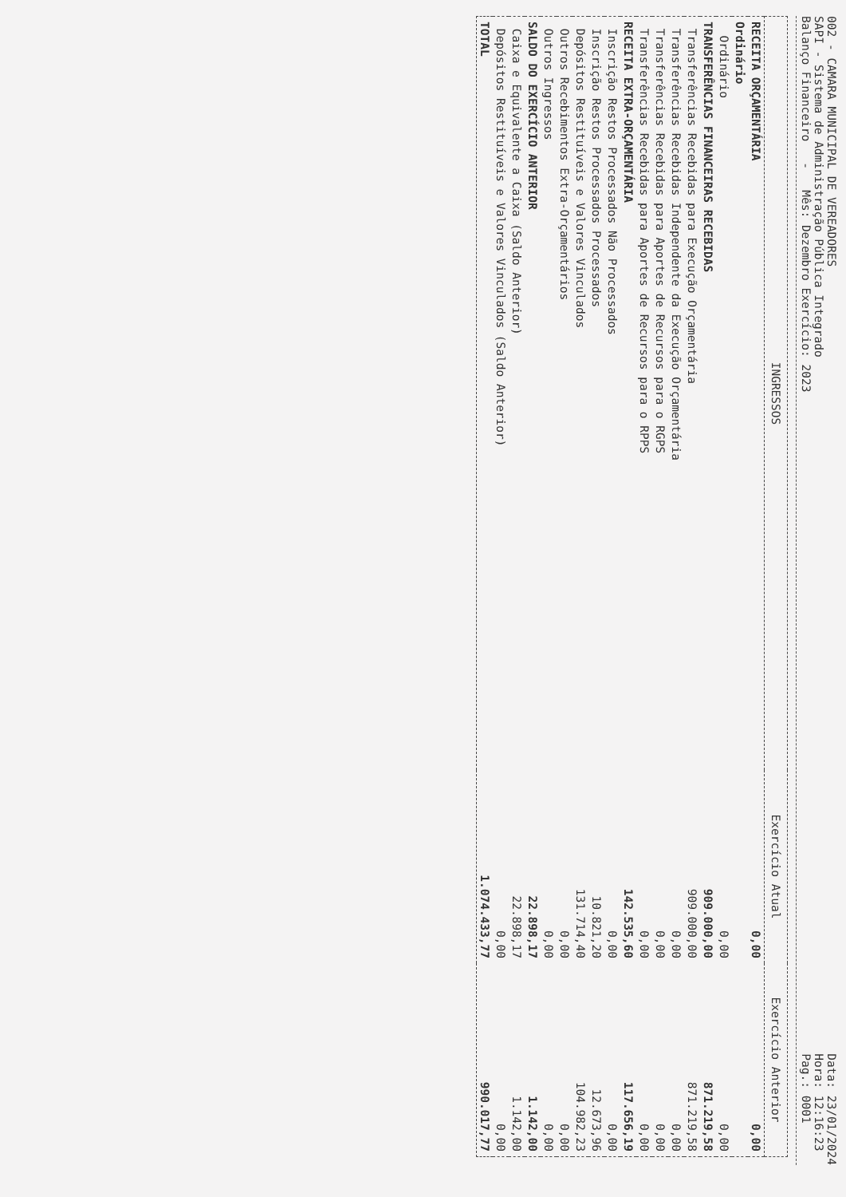002 - CAMARA MUNICIPAL DE VEREADORES
SAPI - Sistema de Administração Pública Integrado
Balanço Financeiro - Mês: Dezembro Exercício: 2023
Data: 23/01/2024
Hora: 12:16:23
Pag.: 0001
| INGRESSOS | Exercício Atual | Exercício Anterior |
| --- | --- | --- |
| RECEITA ORÇAMENTÁRIA | 0,00 | 0,00 |
| Ordinário | | |
| Ordinário | 0,00 | 0,00 |
| TRANSFERÊNCIAS FINANCEIRAS RECEBIDAS | 909.000,00 | 871.219,58 |
| Transferências Recebidas para Execução Orçamentária | 909.000,00 | 871.219,58 |
| Transferências Recebidas Independente da Execução Orçamentária | 0,00 | 0,00 |
| Transferências Recebidas para Aportes de Recursos para o RGPS | 0,00 | 0,00 |
| Transferências Recebidas para Aportes de Recursos para o RPPS | 0,00 | 0,00 |
| RECEITA EXTRA-ORÇAMENTÁRIA | 142.535,60 | 117.656,19 |
| Inscrição Restos Processados Não Processados | 0,00 | 0,00 |
| Inscrição Restos Processados Processados | 10.821,20 | 12.673,96 |
| Depósitos Restituíveis e Valores Vinculados | 131.714,40 | 104.982,23 |
| Outros Recebimentos Extra-Orçamentários | 0,00 | 0,00 |
| Outros Ingressos | 0,00 | 0,00 |
| SALDO DO EXERCÍCIO ANTERIOR | 22.898,17 | 1.142,00 |
| Caixa e Equivalente a Caixa (Saldo Anterior) | 22.898,17 | 1.142,00 |
| Depósitos Restituíveis e Valores Vinculados (Saldo Anterior) | 0,00 | 0,00 |
| TOTAL | 1.074.433,77 | 990.017,77 |